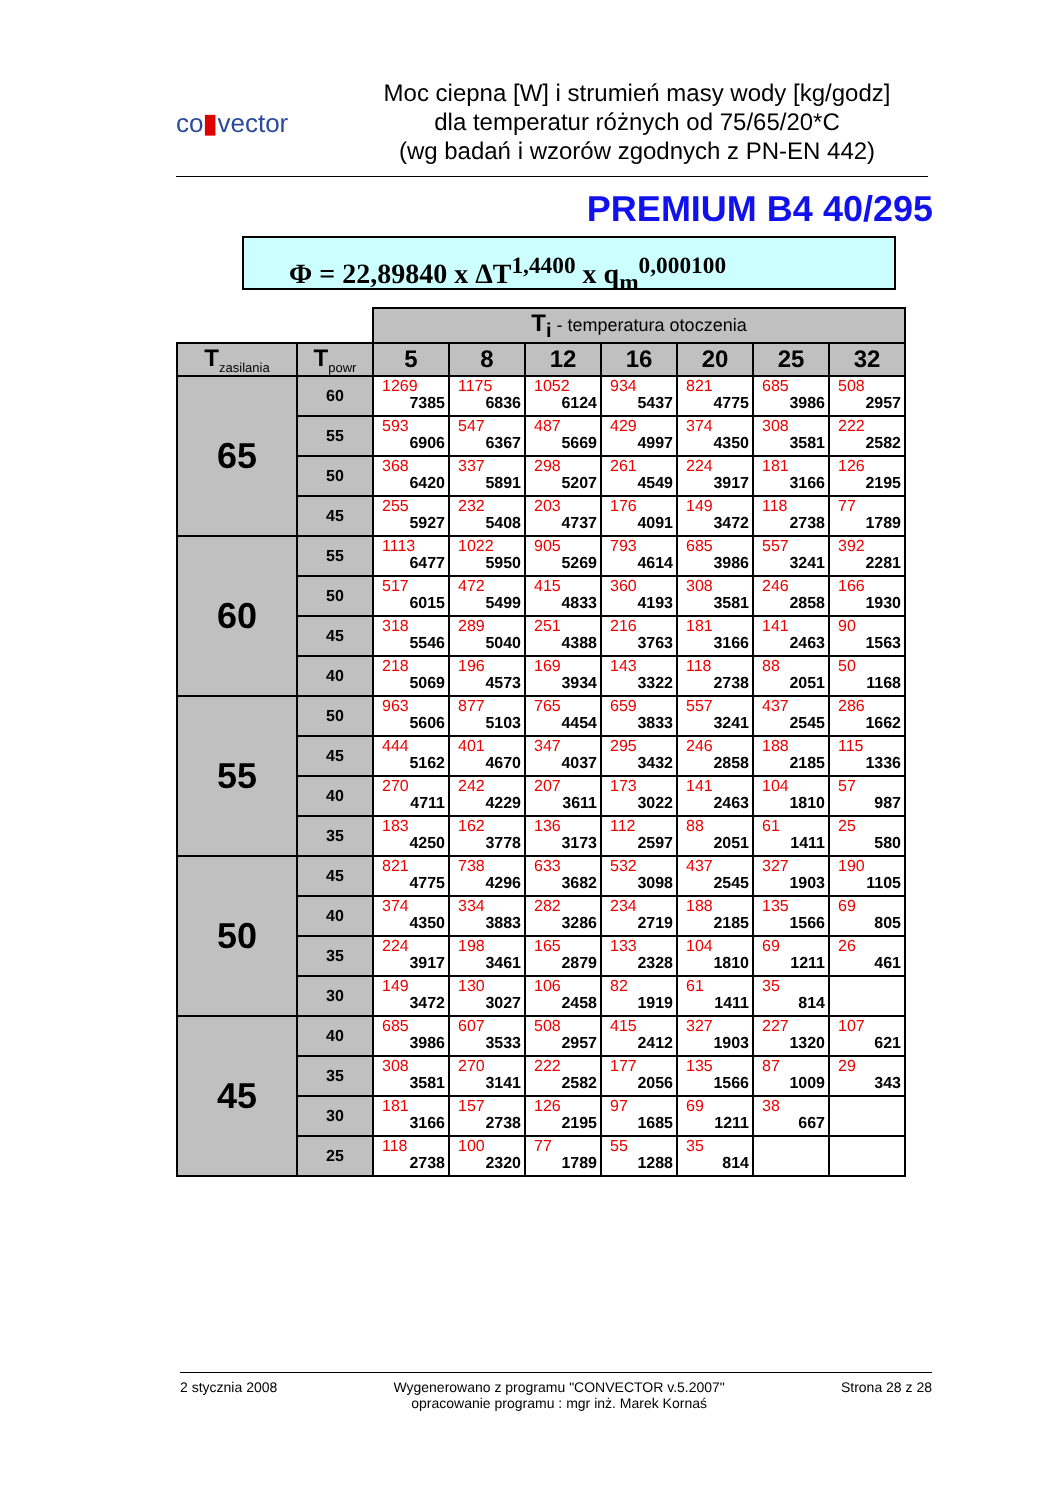co▮vector
Moc ciepna [W] i strumień masy wody [kg/godz]
dla temperatur różnych od 75/65/20*C
(wg badań i wzorów zgodnych z PN-EN 442)
PREMIUM B4 40/295
Φ = 22,89840 x ΔT<sup>1,4400</sup> x q<sub>m</sub><sup>0,000100</sup>
| | | T<sub>i</sub> - temperatura otoczenia | | | | | | |
| T<sub>zasilania</sub> | T<sub>powr</sub> | 5 | 8 | 12 | 16 | 20 | 25 | 32 |
| 65 | 60 | 1269 7385 | 1175 6836 | 1052 6124 | 934 5437 | 821 4775 | 685 3986 | 508 2957 |
| | 55 | 593 6906 | 547 6367 | 487 5669 | 429 4997 | 374 4350 | 308 3581 | 222 2582 |
| | 50 | 368 6420 | 337 5891 | 298 5207 | 261 4549 | 224 3917 | 181 3166 | 126 2195 |
| | 45 | 255 5927 | 232 5408 | 203 4737 | 176 4091 | 149 3472 | 118 2738 | 77 1789 |
| 60 | 55 | 1113 6477 | 1022 5950 | 905 5269 | 793 4614 | 685 3986 | 557 3241 | 392 2281 |
| | 50 | 517 6015 | 472 5499 | 415 4833 | 360 4193 | 308 3581 | 246 2858 | 166 1930 |
| | 45 | 318 5546 | 289 5040 | 251 4388 | 216 3763 | 181 3166 | 141 2463 | 90 1563 |
| | 40 | 218 5069 | 196 4573 | 169 3934 | 143 3322 | 118 2738 | 88 2051 | 50 1168 |
| 55 | 50 | 963 5606 | 877 5103 | 765 4454 | 659 3833 | 557 3241 | 437 2545 | 286 1662 |
| | 45 | 444 5162 | 401 4670 | 347 4037 | 295 3432 | 246 2858 | 188 2185 | 115 1336 |
| | 40 | 270 4711 | 242 4229 | 207 3611 | 173 3022 | 141 2463 | 104 1810 | 57 987 |
| | 35 | 183 4250 | 162 3778 | 136 3173 | 112 2597 | 88 2051 | 61 1411 | 25 580 |
| 50 | 45 | 821 4775 | 738 4296 | 633 3682 | 532 3098 | 437 2545 | 327 1903 | 190 1105 |
| | 40 | 374 4350 | 334 3883 | 282 3286 | 234 2719 | 188 2185 | 135 1566 | 69 805 |
| | 35 | 224 3917 | 198 3461 | 165 2879 | 133 2328 | 104 1810 | 69 1211 | 26 461 |
| | 30 | 149 3472 | 130 3027 | 106 2458 | 82 1919 | 61 1411 | 35 814 | |
| 45 | 40 | 685 3986 | 607 3533 | 508 2957 | 415 2412 | 327 1903 | 227 1320 | 107 621 |
| | 35 | 308 3581 | 270 3141 | 222 2582 | 177 2056 | 135 1566 | 87 1009 | 29 343 |
| | 30 | 181 3166 | 157 2738 | 126 2195 | 97 1685 | 69 1211 | 38 667 | |
| | 25 | 118 2738 | 100 2320 | 77 1789 | 55 1288 | 35 814 | | |
2 stycznia 2008 Wygenerowano z programu "CONVECTOR v.5.2007"
opracowanie programu : mgr inż. Marek Kornaś
Strona 28 z 28